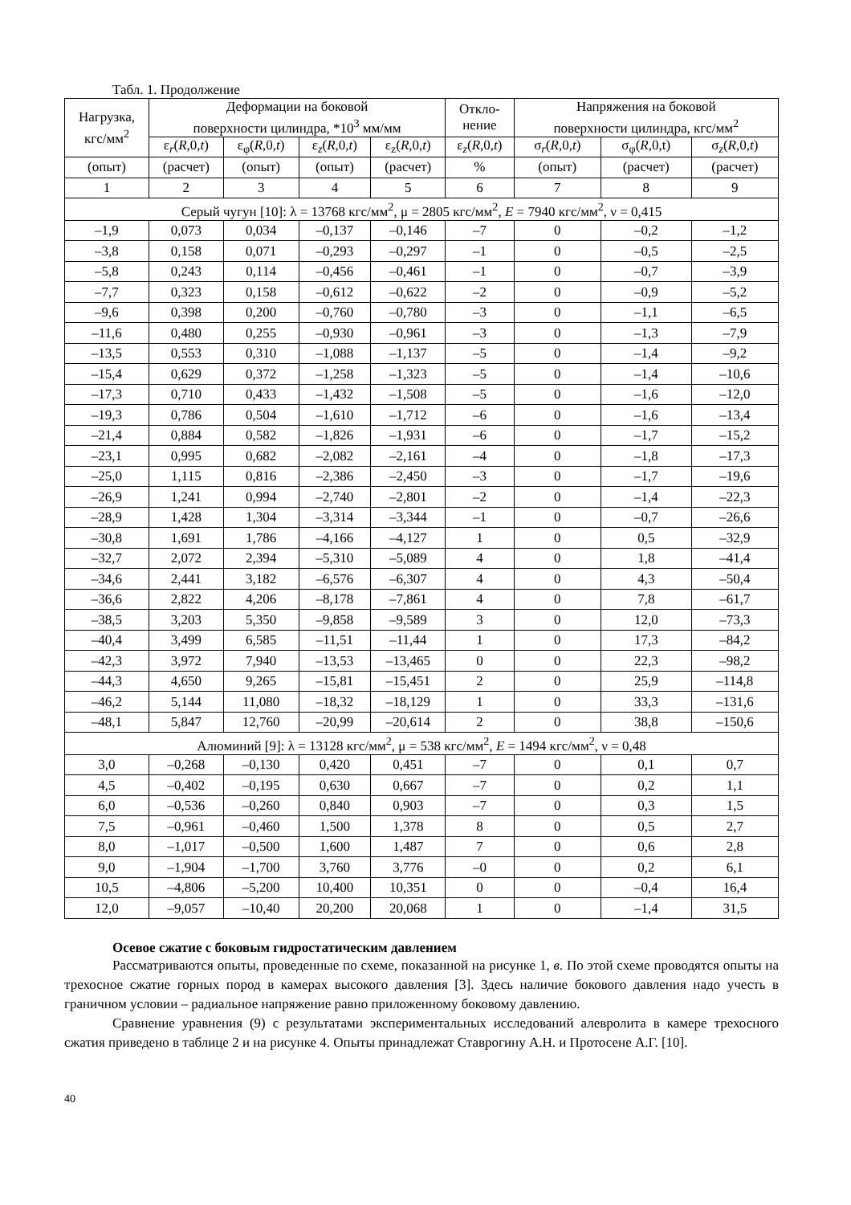Табл. 1. Продолжение
| Нагрузка, кгс/мм<sup>2</sup> | Деформации на боковой поверхности цилиндра, *10<sup>3</sup> мм/мм | | | | Откло- нение | Напряжения на боковой поверхности цилиндра, кгс/мм<sup>2</sup> | | |
| --- | --- | --- | --- | --- | --- | --- | --- | --- |
| | ε<sub>r</sub>( R ,0, t ) | ε<sub>φ</sub>( R ,0, t ) | ε<sub>z</sub>( R ,0, t ) | ε<sub>z</sub>( R ,0, t ) | ε<sub>z</sub>( R ,0, t ) | σ<sub>r</sub>( R ,0, t ) | σ<sub>φ</sub>( R ,0,t) | σ<sub>z</sub>( R ,0, t ) |
| (опыт) | (расчет) | (опыт) | (опыт) | (расчет) | % | (опыт) | (расчет) | (расчет) |
| 1 | 2 | 3 | 4 | 5 | 6 | 7 | 8 | 9 |
| Серый чугун [10]: λ = 13768 кгс/мм<sup>2</sup>, μ = 2805 кгс/мм<sup>2</sup>, E = 7940 кгс/мм<sup>2</sup>, ν = 0,415 | | | | | | | | |
| –1,9 | 0,073 | 0,034 | –0,137 | –0,146 | –7 | 0 | –0,2 | –1,2 |
| –3,8 | 0,158 | 0,071 | –0,293 | –0,297 | –1 | 0 | –0,5 | –2,5 |
| –5,8 | 0,243 | 0,114 | –0,456 | –0,461 | –1 | 0 | –0,7 | –3,9 |
| –7,7 | 0,323 | 0,158 | –0,612 | –0,622 | –2 | 0 | –0,9 | –5,2 |
| –9,6 | 0,398 | 0,200 | –0,760 | –0,780 | –3 | 0 | –1,1 | –6,5 |
| –11,6 | 0,480 | 0,255 | –0,930 | –0,961 | –3 | 0 | –1,3 | –7,9 |
| –13,5 | 0,553 | 0,310 | –1,088 | –1,137 | –5 | 0 | –1,4 | –9,2 |
| –15,4 | 0,629 | 0,372 | –1,258 | –1,323 | –5 | 0 | –1,4 | –10,6 |
| –17,3 | 0,710 | 0,433 | –1,432 | –1,508 | –5 | 0 | –1,6 | –12,0 |
| –19,3 | 0,786 | 0,504 | –1,610 | –1,712 | –6 | 0 | –1,6 | –13,4 |
| –21,4 | 0,884 | 0,582 | –1,826 | –1,931 | –6 | 0 | –1,7 | –15,2 |
| –23,1 | 0,995 | 0,682 | –2,082 | –2,161 | –4 | 0 | –1,8 | –17,3 |
| –25,0 | 1,115 | 0,816 | –2,386 | –2,450 | –3 | 0 | –1,7 | –19,6 |
| –26,9 | 1,241 | 0,994 | –2,740 | –2,801 | –2 | 0 | –1,4 | –22,3 |
| –28,9 | 1,428 | 1,304 | –3,314 | –3,344 | –1 | 0 | –0,7 | –26,6 |
| –30,8 | 1,691 | 1,786 | –4,166 | –4,127 | 1 | 0 | 0,5 | –32,9 |
| –32,7 | 2,072 | 2,394 | –5,310 | –5,089 | 4 | 0 | 1,8 | –41,4 |
| –34,6 | 2,441 | 3,182 | –6,576 | –6,307 | 4 | 0 | 4,3 | –50,4 |
| –36,6 | 2,822 | 4,206 | –8,178 | –7,861 | 4 | 0 | 7,8 | –61,7 |
| –38,5 | 3,203 | 5,350 | –9,858 | –9,589 | 3 | 0 | 12,0 | –73,3 |
| –40,4 | 3,499 | 6,585 | –11,51 | –11,44 | 1 | 0 | 17,3 | –84,2 |
| –42,3 | 3,972 | 7,940 | –13,53 | –13,465 | 0 | 0 | 22,3 | –98,2 |
| –44,3 | 4,650 | 9,265 | –15,81 | –15,451 | 2 | 0 | 25,9 | –114,8 |
| –46,2 | 5,144 | 11,080 | –18,32 | –18,129 | 1 | 0 | 33,3 | –131,6 |
| –48,1 | 5,847 | 12,760 | –20,99 | –20,614 | 2 | 0 | 38,8 | –150,6 |
| Алюминий [9]: λ = 13128 кгс/мм<sup>2</sup>, μ = 538 кгс/мм<sup>2</sup>, E = 1494 кгс/мм<sup>2</sup>, ν = 0,48 | | | | | | | | |
| 3,0 | –0,268 | –0,130 | 0,420 | 0,451 | –7 | 0 | 0,1 | 0,7 |
| 4,5 | –0,402 | –0,195 | 0,630 | 0,667 | –7 | 0 | 0,2 | 1,1 |
| 6,0 | –0,536 | –0,260 | 0,840 | 0,903 | –7 | 0 | 0,3 | 1,5 |
| 7,5 | –0,961 | –0,460 | 1,500 | 1,378 | 8 | 0 | 0,5 | 2,7 |
| 8,0 | –1,017 | –0,500 | 1,600 | 1,487 | 7 | 0 | 0,6 | 2,8 |
| 9,0 | –1,904 | –1,700 | 3,760 | 3,776 | –0 | 0 | 0,2 | 6,1 |
| 10,5 | –4,806 | –5,200 | 10,400 | 10,351 | 0 | 0 | –0,4 | 16,4 |
| 12,0 | –9,057 | –10,40 | 20,200 | 20,068 | 1 | 0 | –1,4 | 31,5 |
Осевое сжатие с боковым гидростатическим давлением
Рассматриваются опыты, проведенные по схеме, показанной на рисунке 1, в. По этой схеме проводятся опыты на трехосное сжатие горных пород в камерах высокого давления [3]. Здесь наличие бокового давления надо учесть в граничном условии – радиальное напряжение равно приложенному боковому давлению.
Сравнение уравнения (9) с результатами экспериментальных исследований алевролита в камере трехосного сжатия приведено в таблице 2 и на рисунке 4. Опыты принадлежат Ставрогину А.Н. и Протосене А.Г. [10].
40